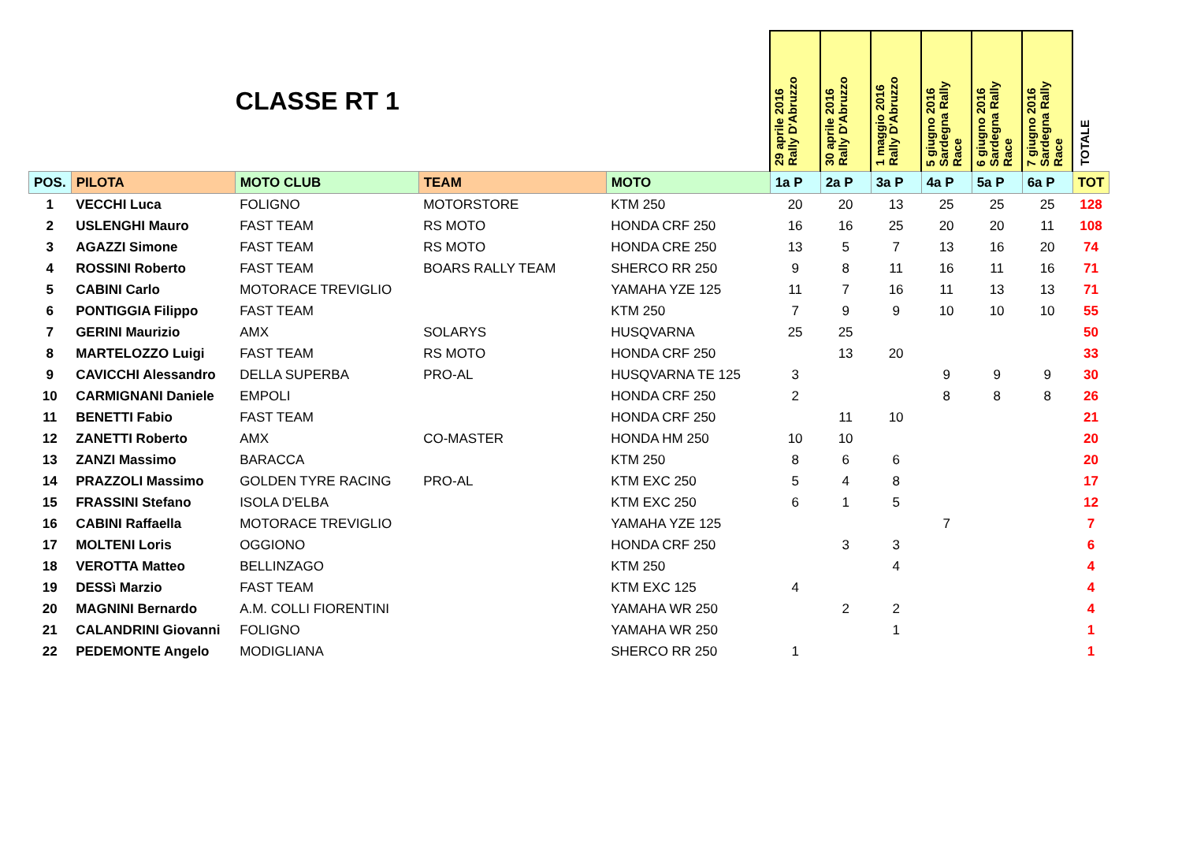| CLASSE RT 1 | | | | | 29 aprile 2016 Rally D'Abruzzo | 30 aprile 2016 Rally D'Abruzzo | 1 maggio 2016 Rally D'Abruzzo | 5 giugno 2016 Sardegna Rally Race | 6 giugno 2016 Sardegna Rally Race | 7 giugno 2016 Sardegna Rally Race | TOTALE |
| POS. | PILOTA | MOTO CLUB | TEAM | MOTO | 1a P | 2a P | 3a P | 4a P | 5a P | 6a P | TOT |
| 1 | VECCHI Luca | FOLIGNO | MOTORSTORE | KTM 250 | 20 | 20 | 13 | 25 | 25 | 25 | 128 |
| 2 | USLENGHI Mauro | FAST TEAM | RS MOTO | HONDA CRF 250 | 16 | 16 | 25 | 20 | 20 | 11 | 108 |
| 3 | AGAZZI Simone | FAST TEAM | RS MOTO | HONDA CRE 250 | 13 | 5 | 7 | 13 | 16 | 20 | 74 |
| 4 | ROSSINI Roberto | FAST TEAM | BOARS RALLY TEAM | SHERCO RR 250 | 9 | 8 | 11 | 16 | 11 | 16 | 71 |
| 5 | CABINI Carlo | MOTORACE TREVIGLIO | | YAMAHA YZE 125 | 11 | 7 | 16 | 11 | 13 | 13 | 71 |
| 6 | PONTIGGIA Filippo | FAST TEAM | | KTM 250 | 7 | 9 | 9 | 10 | 10 | 10 | 55 |
| 7 | GERINI Maurizio | AMX | SOLARYS | HUSQVARNA | 25 | 25 | | | | | 50 |
| 8 | MARTELOZZO Luigi | FAST TEAM | RS MOTO | HONDA CRF 250 | | 13 | 20 | | | | 33 |
| 9 | CAVICCHI Alessandro | DELLA SUPERBA | PRO-AL | HUSQVARNA TE 125 | 3 | | | 9 | 9 | 9 | 30 |
| 10 | CARMIGNANI Daniele | EMPOLI | | HONDA CRF 250 | 2 | | | 8 | 8 | 8 | 26 |
| 11 | BENETTI Fabio | FAST TEAM | | HONDA CRF 250 | | 11 | 10 | | | | 21 |
| 12 | ZANETTI Roberto | AMX | CO-MASTER | HONDA HM 250 | 10 | 10 | | | | | 20 |
| 13 | ZANZI Massimo | BARACCA | | KTM 250 | 8 | 6 | 6 | | | | 20 |
| 14 | PRAZZOLI Massimo | GOLDEN TYRE RACING | PRO-AL | KTM EXC 250 | 5 | 4 | 8 | | | | 17 |
| 15 | FRASSINI Stefano | ISOLA D'ELBA | | KTM EXC 250 | 6 | 1 | 5 | | | | 12 |
| 16 | CABINI Raffaella | MOTORACE TREVIGLIO | | YAMAHA YZE 125 | | | | 7 | | | 7 |
| 17 | MOLTENI Loris | OGGIONO | | HONDA CRF 250 | | 3 | 3 | | | | 6 |
| 18 | VEROTTA Matteo | BELLINZAGO | | KTM 250 | | | 4 | | | | 4 |
| 19 | DESSì Marzio | FAST TEAM | | KTM EXC 125 | 4 | | | | | | 4 |
| 20 | MAGNINI Bernardo | A.M. COLLI FIORENTINI | | YAMAHA WR 250 | | 2 | 2 | | | | 4 |
| 21 | CALANDRINI Giovanni | FOLIGNO | | YAMAHA WR 250 | | | 1 | | | | 1 |
| 22 | PEDEMONTE Angelo | MODIGLIANA | | SHERCO RR 250 | 1 | | | | | | 1 |